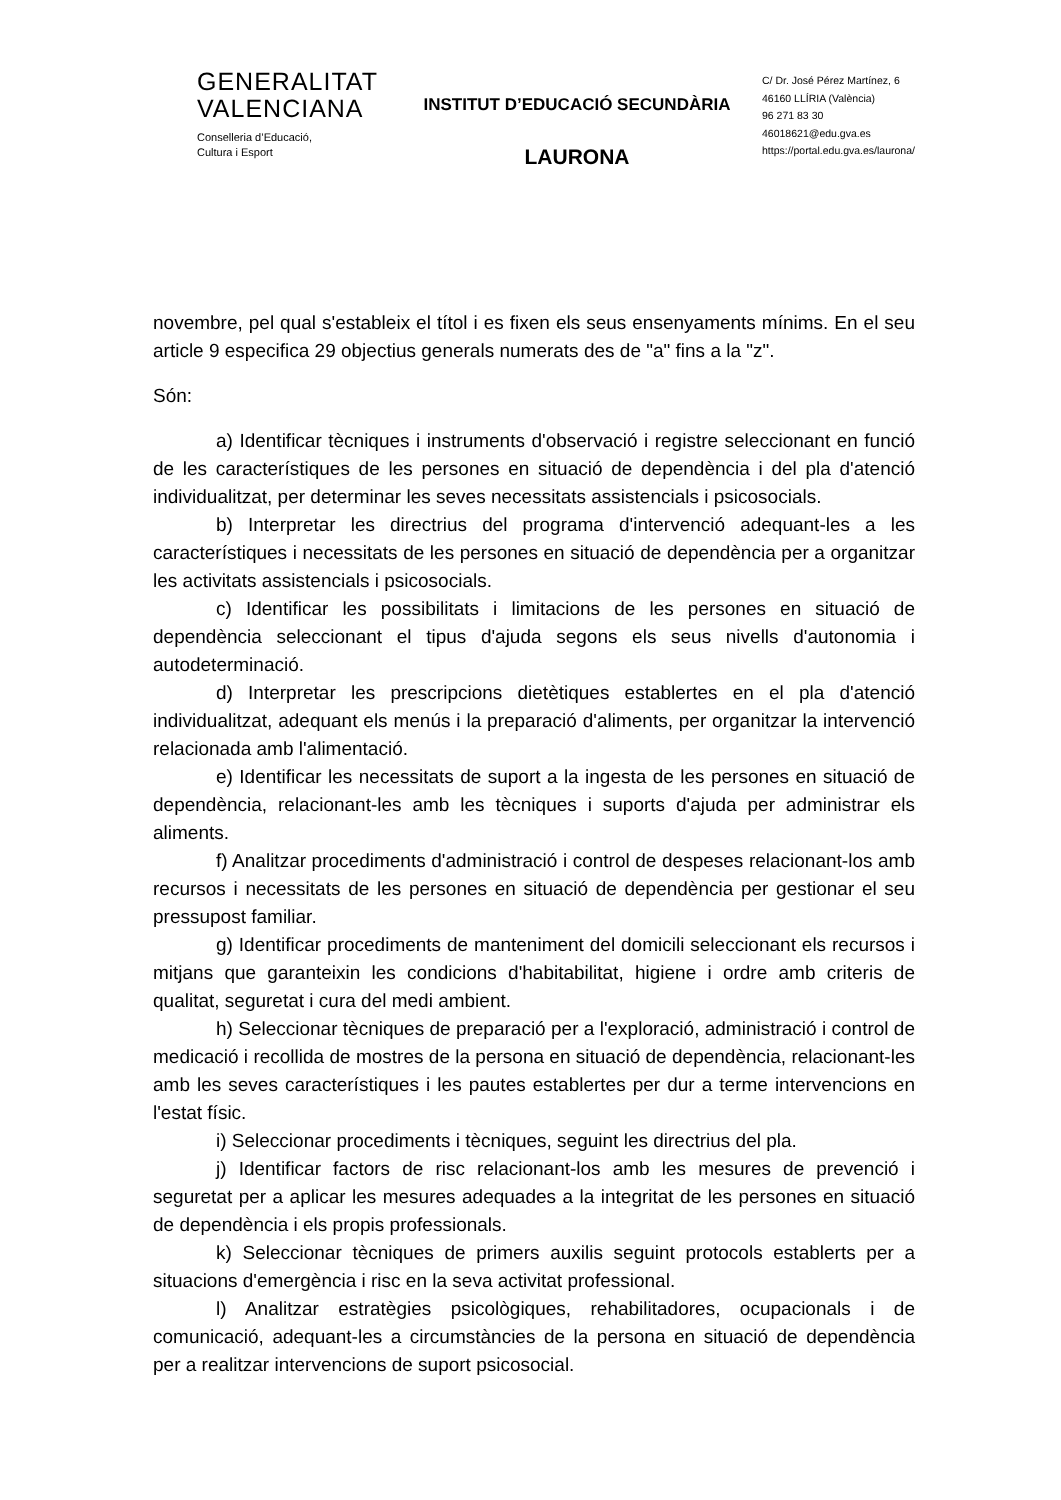GENERALITAT
VALENCIANA
Conselleria d’Educació,
Cultura i Esport
INSTITUT D’EDUCACIÓ SECUNDÀRIA
LAURONA
C/ Dr. José Pérez Martínez, 6
46160 LLÍRIA (València)
96 271 83 30
46018621@edu.gva.es
https://portal.edu.gva.es/laurona/
novembre, pel qual s'estableix el títol i es fixen els seus ensenyaments mínims. En el seu article 9 especifica 29 objectius generals numerats des de "a" fins a la "z".
Són:
a) Identificar tècniques i instruments d'observació i registre seleccionant en funció de les característiques de les persones en situació de dependència i del pla d'atenció individualitzat, per determinar les seves necessitats assistencials i psicosocials.
b) Interpretar les directrius del programa d'intervenció adequant-les a les característiques i necessitats de les persones en situació de dependència per a organitzar les activitats assistencials i psicosocials.
c) Identificar les possibilitats i limitacions de les persones en situació de dependència seleccionant el tipus d'ajuda segons els seus nivells d'autonomia i autodeterminació.
d) Interpretar les prescripcions dietètiques establertes en el pla d'atenció individualitzat, adequant els menús i la preparació d'aliments, per organitzar la intervenció relacionada amb l'alimentació.
e) Identificar les necessitats de suport a la ingesta de les persones en situació de dependència, relacionant-les amb les tècniques i suports d'ajuda per administrar els aliments.
f) Analitzar procediments d'administració i control de despeses relacionant-los amb recursos i necessitats de les persones en situació de dependència per gestionar el seu pressupost familiar.
g) Identificar procediments de manteniment del domicili seleccionant els recursos i mitjans que garanteixin les condicions d'habitabilitat, higiene i ordre amb criteris de qualitat, seguretat i cura del medi ambient.
h) Seleccionar tècniques de preparació per a l'exploració, administració i control de medicació i recollida de mostres de la persona en situació de dependència, relacionant-les amb les seves característiques i les pautes establertes per dur a terme intervencions en l'estat físic.
i) Seleccionar procediments i tècniques, seguint les directrius del pla.
j) Identificar factors de risc relacionant-los amb les mesures de prevenció i seguretat per a aplicar les mesures adequades a la integritat de les persones en situació de dependència i els propis professionals.
k) Seleccionar tècniques de primers auxilis seguint protocols establerts per a situacions d'emergència i risc en la seva activitat professional.
l) Analitzar estratègies psicològiques, rehabilitadores, ocupacionals i de comunicació, adequant-les a circumstàncies de la persona en situació de dependència per a realitzar intervencions de suport psicosocial.